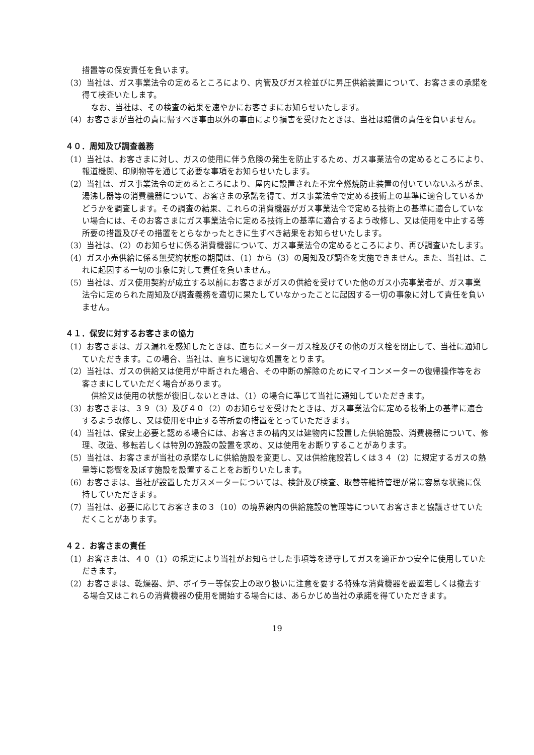措置等の保安責任を負います。
（3）当社は、ガス事業法令の定めるところにより、内管及びガス栓並びに昇圧供給装置について、お客さまの承諾を得て検査いたします。
なお、当社は、その検査の結果を速やかにお客さまにお知らせいたします。
（4）お客さまが当社の責に帰すべき事由以外の事由により損害を受けたときは、当社は賠償の責任を負いません。
４０．周知及び調査義務
（1）当社は、お客さまに対し、ガスの使用に伴う危険の発生を防止するため、ガス事業法令の定めるところにより、報道機関、印刷物等を通じて必要な事項をお知らせいたします。
（2）当社は、ガス事業法令の定めるところにより、屋内に設置された不完全燃焼防止装置の付いていないふろがま、湯沸し器等の消費機器について、お客さまの承諾を得て、ガス事業法令で定める技術上の基準に適合しているかどうかを調査します。その調査の結果、これらの消費機器がガス事業法令で定める技術上の基準に適合していない場合には、そのお客さまにガス事業法令に定める技術上の基準に適合するよう改修し、又は使用を中止する等所要の措置及びその措置をとらなかったときに生ずべき結果をお知らせいたします。
（3）当社は、（2）のお知らせに係る消費機器について、ガス事業法令の定めるところにより、再び調査いたします。
（4）ガス小売供給に係る無契約状態の期間は、（1）から（3）の周知及び調査を実施できません。また、当社は、これに起因する一切の事象に対して責任を負いません。
（5）当社は、ガス使用契約が成立する以前にお客さまがガスの供給を受けていた他のガス小売事業者が、ガス事業法令に定められた周知及び調査義務を適切に果たしていなかったことに起因する一切の事象に対して責任を負いません。
４１．保安に対するお客さまの協力
（1）お客さまは、ガス漏れを感知したときは、直ちにメーターガス栓及びその他のガス栓を閉止して、当社に通知していただきます。この場合、当社は、直ちに適切な処置をとります。
（2）当社は、ガスの供給又は使用が中断された場合、その中断の解除のためにマイコンメーターの復帰操作等をお客さまにしていただく場合があります。
供給又は使用の状態が復旧しないときは、（1）の場合に準じて当社に通知していただきます。
（3）お客さまは、３９（3）及び４０（2）のお知らせを受けたときは、ガス事業法令に定める技術上の基準に適合するよう改修し、又は使用を中止する等所要の措置をとっていただきます。
（4）当社は、保安上必要と認める場合には、お客さまの構内又は建物内に設置した供給施設、消費機器について、修理、改造、移転若しくは特別の施設の設置を求め、又は使用をお断りすることがあります。
（5）当社は、お客さまが当社の承諾なしに供給施設を変更し、又は供給施設若しくは３４（2）に規定するガスの熱量等に影響を及ぼす施設を設置することをお断りいたします。
（6）お客さまは、当社が設置したガスメーターについては、検針及び検査、取替等維持管理が常に容易な状態に保持していただきます。
（7）当社は、必要に応じてお客さまの３（10）の境界線内の供給施設の管理等についてお客さまと協議させていただくことがあります。
４２．お客さまの責任
（1）お客さまは、４０（1）の規定により当社がお知らせした事項等を遵守してガスを適正かつ安全に使用していただきます。
（2）お客さまは、乾燥器、炉、ボイラー等保安上の取り扱いに注意を要する特殊な消費機器を設置若しくは撤去する場合又はこれらの消費機器の使用を開始する場合には、あらかじめ当社の承諾を得ていただきます。
19